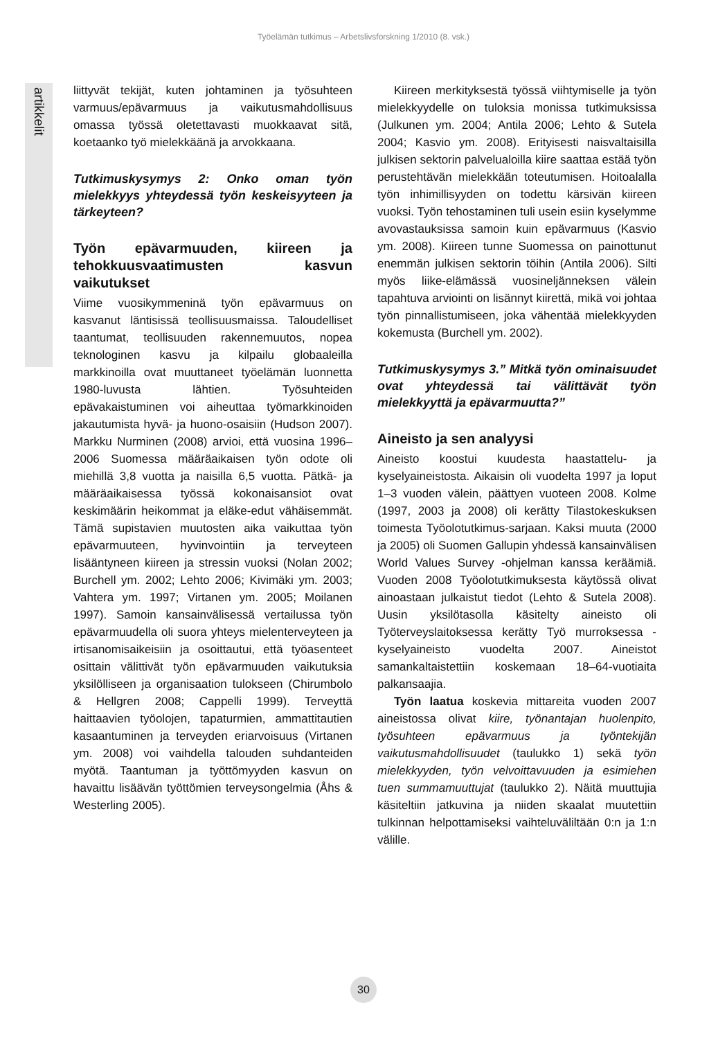Työelämän tutkimus – Arbetslivsforskning 1/2010 (8. vsk.)
artikkelit
liittyvät tekijät, kuten johtaminen ja työsuhteen varmuus/epävarmuus ja vaikutusmahdollisuus omassa työssä oletettavasti muokkaavat sitä, koetaanko työ mielekkäänä ja arvokkaana.
Tutkimuskysymys 2: Onko oman työn mielekkyys yhteydessä työn keskeisyyteen ja tärkeyteen?
Työn epävarmuuden, kiireen ja tehokkuusvaatimusten kasvun vaikutukset
Viime vuosikymmeninä työn epävarmuus on kasvanut läntisissä teollisuusmaissa. Taloudelliset taantumat, teollisuuden rakennemuutos, nopea teknologinen kasvu ja kilpailu globaaleilla markkinoilla ovat muuttaneet työelämän luonnetta 1980-luvusta lähtien. Työsuhteiden epävakaistuminen voi aiheuttaa työmarkkinoiden jakautumista hyvä- ja huono-osaisiin (Hudson 2007). Markku Nurminen (2008) arvioi, että vuosina 1996–2006 Suomessa määräaikaisen työn odote oli miehillä 3,8 vuotta ja naisilla 6,5 vuotta. Pätkä- ja määräaikaisessa työssä kokonaisansiot ovat keskimäärin heikommat ja eläke-edut vähäisemmät. Tämä supistavien muutosten aika vaikuttaa työn epävarmuuteen, hyvinvointiin ja terveyteen lisääntyneen kiireen ja stressin vuoksi (Nolan 2002; Burchell ym. 2002; Lehto 2006; Kivimäki ym. 2003; Vahtera ym. 1997; Virtanen ym. 2005; Moilanen 1997). Samoin kansainvälisessä vertailussa työn epävarmuudella oli suora yhteys mielenterveyteen ja irtisanomisaikeisiin ja osoittautui, että työasenteet osittain välittivät työn epävarmuuden vaikutuksia yksilölliseen ja organisaation tulokseen (Chirumbolo & Hellgren 2008; Cappelli 1999). Terveyttä haittaavien työolojen, tapaturmien, ammattitautien kasaantuminen ja terveyden eriarvoisuus (Virtanen ym. 2008) voi vaihdella talouden suhdanteiden myötä. Taantuman ja työttömyyden kasvun on havaittu lisäävän työttömien terveysongelmia (Åhs & Westerling 2005).
Kiireen merkityksestä työssä viihtymiselle ja työn mielekkyydelle on tuloksia monissa tutkimuksissa (Julkunen ym. 2004; Antila 2006; Lehto & Sutela 2004; Kasvio ym. 2008). Erityisesti naisvaltaisilla julkisen sektorin palvelualoilla kiire saattaa estää työn perustehtävän mielekkään toteutumisen. Hoitoalalla työn inhimillisyyden on todettu kärsivän kiireen vuoksi. Työn tehostaminen tuli usein esiin kyselymme avovastauksissa samoin kuin epävarmuus (Kasvio ym. 2008). Kiireen tunne Suomessa on painottunut enemmän julkisen sektorin töihin (Antila 2006). Silti myös liike-elämässä vuosineljänneksen välein tapahtuva arviointi on lisännyt kiirettä, mikä voi johtaa työn pinnallistumiseen, joka vähentää mielekkyyden kokemusta (Burchell ym. 2002).
Tutkimuskysymys 3.” Mitkä työn ominaisuudet ovat yhteydessä tai välittävät työn mielekkyyttä ja epävarmuutta?”
Aineisto ja sen analyysi
Aineisto koostui kuudesta haastattelu- ja kyselyaineistosta. Aikaisin oli vuodelta 1997 ja loput 1–3 vuoden välein, päättyen vuoteen 2008. Kolme (1997, 2003 ja 2008) oli kerätty Tilastokeskuksen toimesta Työolotutkimus-sarjaan. Kaksi muuta (2000 ja 2005) oli Suomen Gallupin yhdessä kansainvälisen World Values Survey -ohjelman kanssa keräämiä. Vuoden 2008 Työolotutkimuksesta käytössä olivat ainoastaan julkaistut tiedot (Lehto & Sutela 2008). Uusin yksilötasolla käsitelty aineisto oli Työterveyslaitoksessa kerätty Työ murroksessa -kyselyaineisto vuodelta 2007. Aineistot samankaltaistettiin koskemaan 18–64-vuotiaita palkansaajia.
Työn laatua koskevia mittareita vuoden 2007 aineistossa olivat kiire, työnantajan huolenpito, työsuhteen epävarmuus ja työntekijän vaikutusmahdollisuudet (taulukko 1) sekä työn mielekkyyden, työn velvoittavuuden ja esimiehen tuen summamuuttujat (taulukko 2). Näitä muuttujia käsiteltiin jatkuvina ja niiden skaalat muutettiin tulkinnan helpottamiseksi vaihteluväliltään 0:n ja 1:n välille.
30